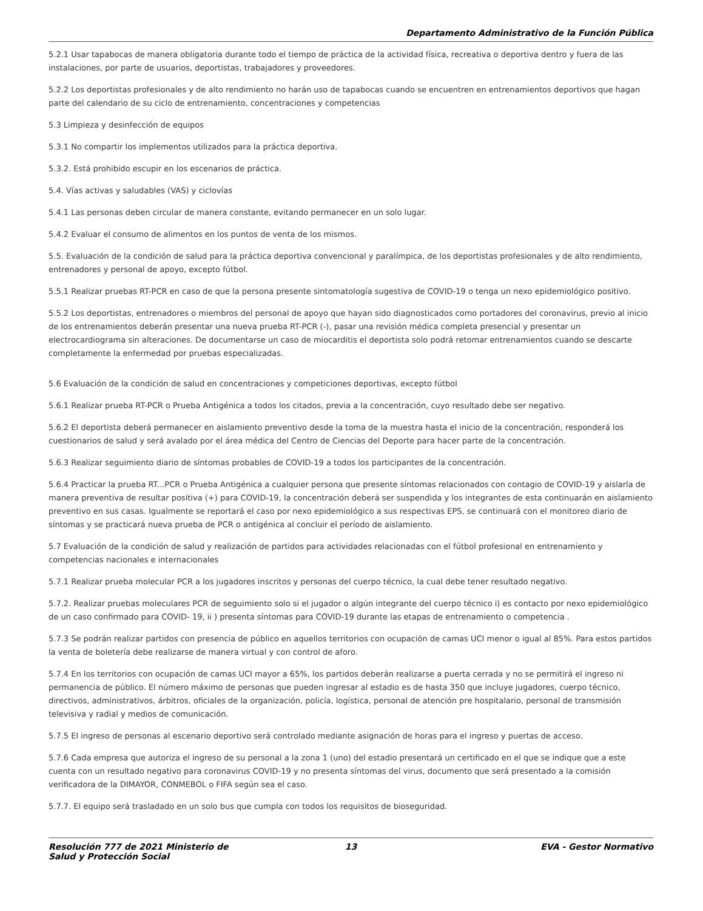Departamento Administrativo de la Función Pública
5.2.1 Usar tapabocas de manera obligatoria durante todo el tiempo de práctica de la actividad física, recreativa o deportiva dentro y fuera de las instalaciones, por parte de usuarios, deportistas, trabajadores y proveedores.
5.2.2 Los deportistas profesionales y de alto rendimiento no harán uso de tapabocas cuando se encuentren en entrenamientos deportivos que hagan parte del calendario de su ciclo de entrenamiento, concentraciones y competencias
5.3 Limpieza y desinfección de equipos
5.3.1 No compartir los implementos utilizados para la práctica deportiva.
5.3.2. Está prohibido escupir en los escenarios de práctica.
5.4. Vías activas y saludables (VAS) y ciclovías
5.4.1 Las personas deben circular de manera constante, evitando permanecer en un solo lugar.
5.4.2 Evaluar el consumo de alimentos en los puntos de venta de los mismos.
5.5. Evaluación de la condición de salud para la práctica deportiva convencional y paralímpica, de los deportistas profesionales y de alto rendimiento, entrenadores y personal de apoyo, excepto fútbol.
5.5.1 Realizar pruebas RT-PCR en caso de que la persona presente sintomatología sugestiva de COVID-19 o tenga un nexo epidemiológico positivo.
5.5.2 Los deportistas, entrenadores o miembros del personal de apoyo que hayan sido diagnosticados como portadores del coronavirus, previo al inicio de los entrenamientos deberán presentar una nueva prueba RT-PCR (-), pasar una revisión médica completa presencial y presentar un electrocardiograma sin alteraciones. De documentarse un caso de miocarditis el deportista solo podrá retomar entrenamientos cuando se descarte completamente la enfermedad por pruebas especializadas.
5.6 Evaluación de la condición de salud en concentraciones y competiciones deportivas, excepto fútbol
5.6.1 Realizar prueba RT-PCR o Prueba Antigénica a todos los citados, previa a la concentración, cuyo resultado debe ser negativo.
5.6.2 El deportista deberá permanecer en aislamiento preventivo desde la toma de la muestra hasta el inicio de la concentración, responderá los cuestionarios de salud y será avalado por el área médica del Centro de Ciencias del Deporte para hacer parte de la concentración.
5.6.3 Realizar seguimiento diario de síntomas probables de COVID-19 a todos los participantes de la concentración.
5.6.4 Practicar la prueba RT...PCR o Prueba Antigénica a cualquier persona que presente síntomas relacionados con contagio de COVID-19 y aislarla de manera preventiva de resultar positiva (+) para COVID-19, la concentración deberá ser suspendida y los integrantes de esta continuarán en aislamiento preventivo en sus casas. Igualmente se reportará el caso por nexo epidemiológico a sus respectivas EPS, se continuará con el monitoreo diario de síntomas y se practicará nueva prueba de PCR o antigénica al concluir el período de aislamiento.
5.7 Evaluación de la condición de salud y realización de partidos para actividades relacionadas con el fútbol profesional en entrenamiento y competencias nacionales e internacionales
5.7.1 Realizar prueba molecular PCR a los jugadores inscritos y personas del cuerpo técnico, la cual debe tener resultado negativo.
5.7.2. Realizar pruebas moleculares PCR de seguimiento solo si el jugador o algún integrante del cuerpo técnico i) es contacto por nexo epidemiológico de un caso confirmado para COVID- 19, ii ) presenta síntomas para COVID-19 durante las etapas de entrenamiento o competencia .
5.7.3 Se podrán realizar partidos con presencia de público en aquellos territorios con ocupación de camas UCI menor o igual al 85%. Para estos partidos la venta de boletería debe realizarse de manera virtual y con control de aforo.
5.7.4 En los territorios con ocupación de camas UCI mayor a 65%, los partidos deberán realizarse a puerta cerrada y no se permitirá el ingreso ni permanencia de público. El número máximo de personas que pueden ingresar al estadio es de hasta 350 que incluye jugadores, cuerpo técnico, directivos, administrativos, árbitros, oficiales de la organización, policía, logística, personal de atención pre hospitalario, personal de transmisión televisiva y radial y medios de comunicación.
5.7.5 El ingreso de personas al escenario deportivo será controlado mediante asignación de horas para el ingreso y puertas de acceso.
5.7.6 Cada empresa que autoriza el ingreso de su personal a la zona 1 (uno) del estadio presentará un certificado en el que se indique que a este cuenta con un resultado negativo para coronavirus COVID-19 y no presenta síntomas del virus, documento que será presentado a la comisión verificadora de la DIMAYOR, CONMEBOL o FIFA según sea el caso.
5.7.7. El equipo será trasladado en un solo bus que cumpla con todos los requisitos de bioseguridad.
Resolución 777 de 2021 Ministerio de Salud y Protección Social
13 EVA - Gestor Normativo